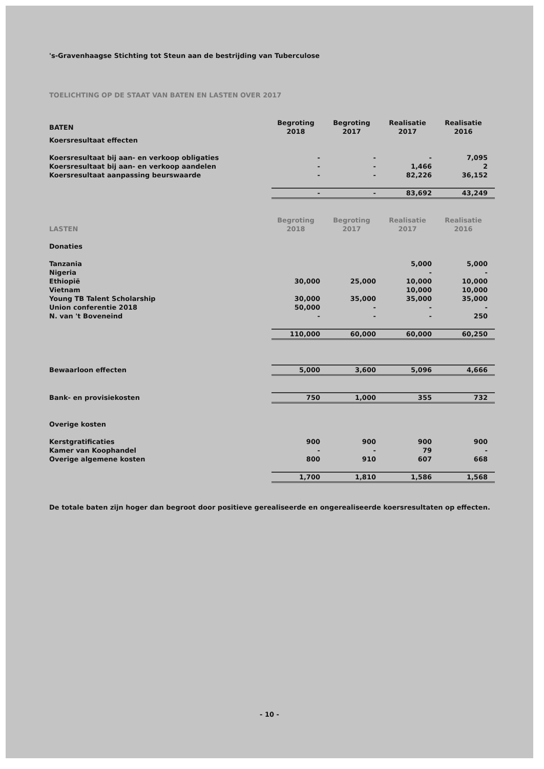's-Gravenhaagse Stichting tot Steun aan de bestrijding van Tuberculose
TOELICHTING OP DE STAAT VAN BATEN EN LASTEN OVER 2017
| BATEN | Begroting 2018 | Begroting 2017 | Realisatie 2017 | Realisatie 2016 |
| Koersresultaat effecten | | | | |
| Koersresultaat bij aan- en verkoop obligaties | - | - | - | 7,095 |
| Koersresultaat bij aan- en verkoop aandelen | - | - | 1,466 | 2 |
| Koersresultaat aanpassing beurswaarde | - | - | 82,226 | 36,152 |
| | - | - | 83,692 | 43,249 |
| LASTEN | Begroting 2018 | Begroting 2017 | Realisatie 2017 | Realisatie 2016 |
| Donaties | | | | |
| Tanzania | | | 5,000 | 5,000 |
| Nigeria | | | - | - |
| Ethiopië | 30,000 | 25,000 | 10,000 | 10,000 |
| Vietnam | | | 10,000 | 10,000 |
| Young TB Talent Scholarship | 30,000 | 35,000 | 35,000 | 35,000 |
| Union conferentie 2018 | 50,000 | - | - | - |
| N. van 't Boveneind | - | - | - | 250 |
| | 110,000 | 60,000 | 60,000 | 60,250 |
| Bewaarloon effecten | 5,000 | 3,600 | 5,096 | 4,666 |
| Bank- en provisiekosten | 750 | 1,000 | 355 | 732 |
| Overige kosten | | | | |
| Kerstgratificaties | 900 | 900 | 900 | 900 |
| Kamer van Koophandel | - | - | 79 | - |
| Overige algemene kosten | 800 | 910 | 607 | 668 |
| | 1,700 | 1,810 | 1,586 | 1,568 |
De totale baten zijn hoger dan begroot door positieve gerealiseerde en ongerealiseerde koersresultaten op effecten.
- 10 -